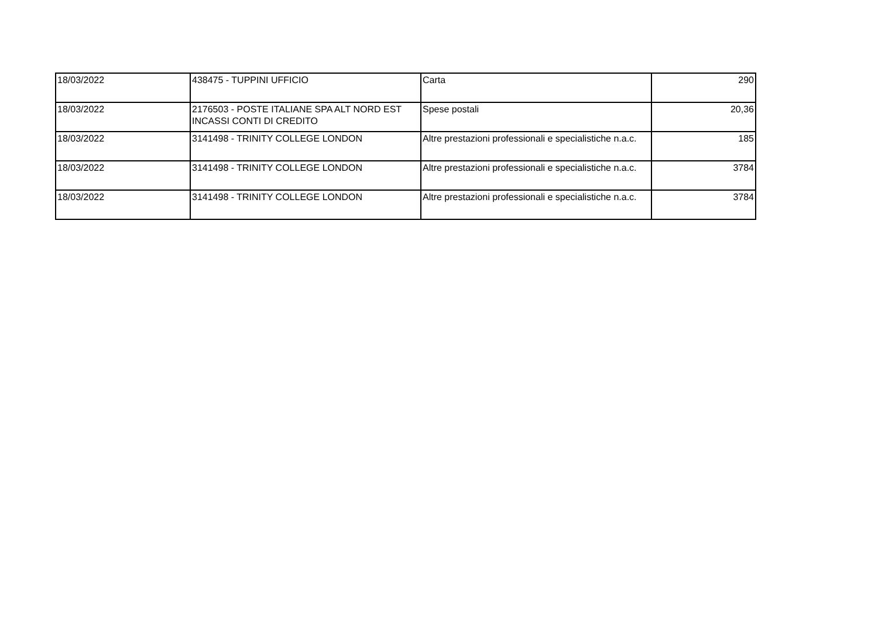| 18/03/2022 | 438475 - TUPPINI UFFICIO | Carta | 290 |
| 18/03/2022 | 2176503 - POSTE ITALIANE SPA ALT NORD EST INCASSI CONTI DI CREDITO | Spese postali | 20,36 |
| 18/03/2022 | 3141498 - TRINITY COLLEGE LONDON | Altre prestazioni professionali e specialistiche n.a.c. | 185 |
| 18/03/2022 | 3141498 - TRINITY COLLEGE LONDON | Altre prestazioni professionali e specialistiche n.a.c. | 3784 |
| 18/03/2022 | 3141498 - TRINITY COLLEGE LONDON | Altre prestazioni professionali e specialistiche n.a.c. | 3784 |